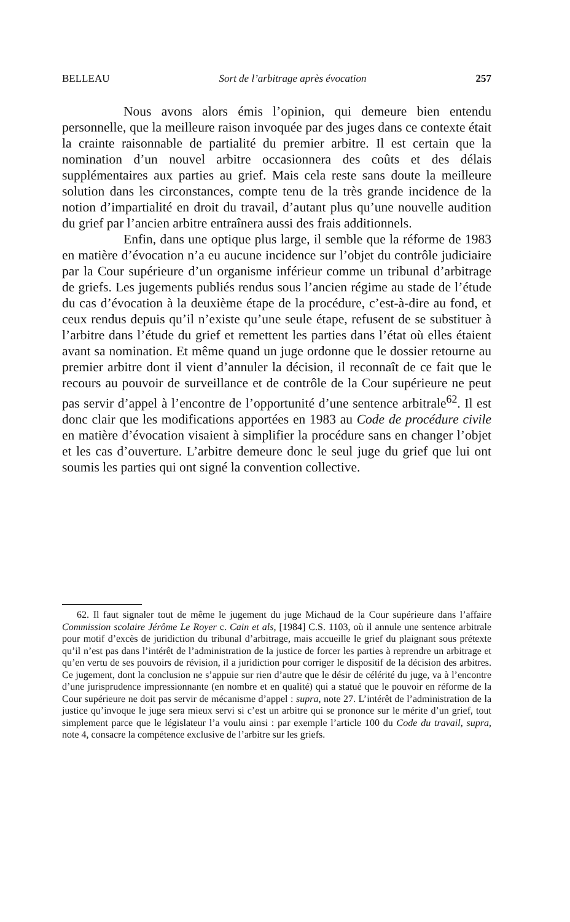BELLEAU Sort de l’arbitrage après évocation 257
Nous avons alors émis l’opinion, qui demeure bien entendu personnelle, que la meilleure raison invoquée par des juges dans ce contexte était la crainte raisonnable de partialité du premier arbitre. Il est certain que la nomination d’un nouvel arbitre occasionnera des coûts et des délais supplémentaires aux parties au grief. Mais cela reste sans doute la meilleure solution dans les circonstances, compte tenu de la très grande incidence de la notion d’impartialité en droit du travail, d’autant plus qu’une nouvelle audition du grief par l’ancien arbitre entraînera aussi des frais additionnels.
Enfin, dans une optique plus large, il semble que la réforme de 1983 en matière d’évocation n’a eu aucune incidence sur l’objet du contrôle judiciaire par la Cour supérieure d’un organisme inférieur comme un tribunal d’arbitrage de griefs. Les jugements publiés rendus sous l’ancien régime au stade de l’étude du cas d’évocation à la deuxième étape de la procédure, c’est-à-dire au fond, et ceux rendus depuis qu’il n’existe qu’une seule étape, refusent de se substituer à l’arbitre dans l’étude du grief et remettent les parties dans l’état où elles étaient avant sa nomination. Et même quand un juge ordonne que le dossier retourne au premier arbitre dont il vient d’annuler la décision, il reconnaît de ce fait que le recours au pouvoir de surveillance et de contrôle de la Cour supérieure ne peut pas servir d’appel à l’encontre de l’opportunité d’une sentence arbitrale<sup>62</sup>. Il est donc clair que les modifications apportées en 1983 au Code de procédure civile en matière d’évocation visaient à simplifier la procédure sans en changer l’objet et les cas d’ouverture. L’arbitre demeure donc le seul juge du grief que lui ont soumis les parties qui ont signé la convention collective.
62. Il faut signaler tout de même le jugement du juge Michaud de la Cour supérieure dans l’affaire Commission scolaire Jérôme Le Royer c. Cain et als, [1984] C.S. 1103, où il annule une sentence arbitrale pour motif d’excès de juridiction du tribunal d’arbitrage, mais accueille le grief du plaignant sous prétexte qu’il n’est pas dans l’intérêt de l’administration de la justice de forcer les parties à reprendre un arbitrage et qu’en vertu de ses pouvoirs de révision, il a juridiction pour corriger le dispositif de la décision des arbitres. Ce jugement, dont la conclusion ne s’appuie sur rien d’autre que le désir de célérité du juge, va à l’encontre d’une jurisprudence impressionnante (en nombre et en qualité) qui a statué que le pouvoir en réforme de la Cour supérieure ne doit pas servir de mécanisme d’appel : supra, note 27. L’intérêt de l’administration de la justice qu’invoque le juge sera mieux servi si c’est un arbitre qui se prononce sur le mérite d’un grief, tout simplement parce que le législateur l’a voulu ainsi : par exemple l’article 100 du Code du travail, supra, note 4, consacre la compétence exclusive de l’arbitre sur les griefs.